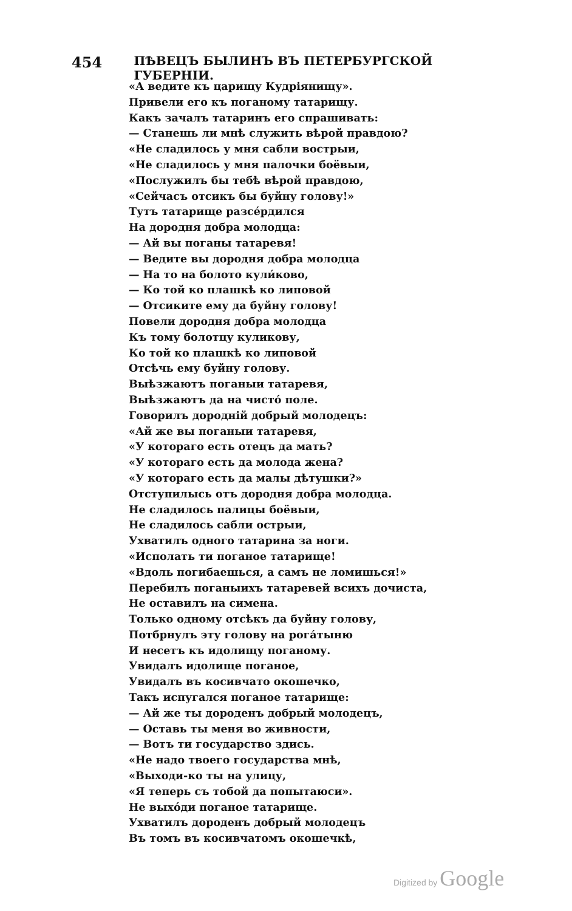454 ПѢВЕЦЪ БЫЛИНЪ ВЪ ПЕТЕРБУРГСКОЙ ГУБЕРНІИ.
«А ведите къ царищу Кудріянищу».
Привели его къ поганому татарищу.
Какъ зачалъ татаринъ его спрашивать:
— Станешь ли мнѣ служить вѣрой правдою?
«Не сладилось у мня сабли вострыи,
«Не сладилось у мня палочки боёвыи,
«Послужилъ бы тебѣ вѣрой правдою,
«Сейчасъ отсикъ бы буйну голову!»
Тутъ татарище разсе́рдился
На дородня добра молодца:
— Ай вы поганы татаревя!
— Ведите вы дородня добра молодца
— На то на болото кули́ково,
— Ко той ко плашкѣ ко липовой
— Отсиките ему да буйну голову!
Повели дородня добра молодца
Къ тому болотцу куликову,
Ко той ко плашкѣ ко липовой
Отсѣчь ему буйну голову.
Выѣзжаютъ поганыи татаревя,
Выѣзжаютъ да на чисто́ поле.
Говорилъ дороднiй добрый молодецъ:
«Ай же вы поганыи татаревя,
«У котораго есть отецъ да мать?
«У котораго есть да молода жена?
«У котораго есть да малы дѣтушки?»
Отступилысь отъ дородня добра молодца.
Не сладилось палицы боёвыи,
Не сладилось сабли острыи,
Ухватилъ одного татарина за ноги.
«Исполать ти поганое татарище!
«Вдоль погибаешься, а самъ не ломишься!»
Перебилъ поганыихъ татаревей всихъ дочиста,
Не оставилъ на симена.
Только одному отсѣкъ да буйну голову,
Потбрнулъ эту голову на рога́тыню
И несетъ къ идолищу поганому.
Увидалъ идолище поганое,
Увидалъ въ косивчато окошечко,
Такъ испугался поганое татарище:
— Ай же ты дороденъ добрый молодецъ,
— Оставь ты меня во живности,
— Вотъ ти государство здись.
«Не надо твоего государства мнѣ,
«Выходи-ко ты на улицу,
«Я теперь съ тобой да попытаюси».
Не выхо́ди поганое татарище.
Ухватилъ дороденъ добрый молодецъ
Въ томъ въ косивчатомъ окошечкѣ,
Digitized by Google